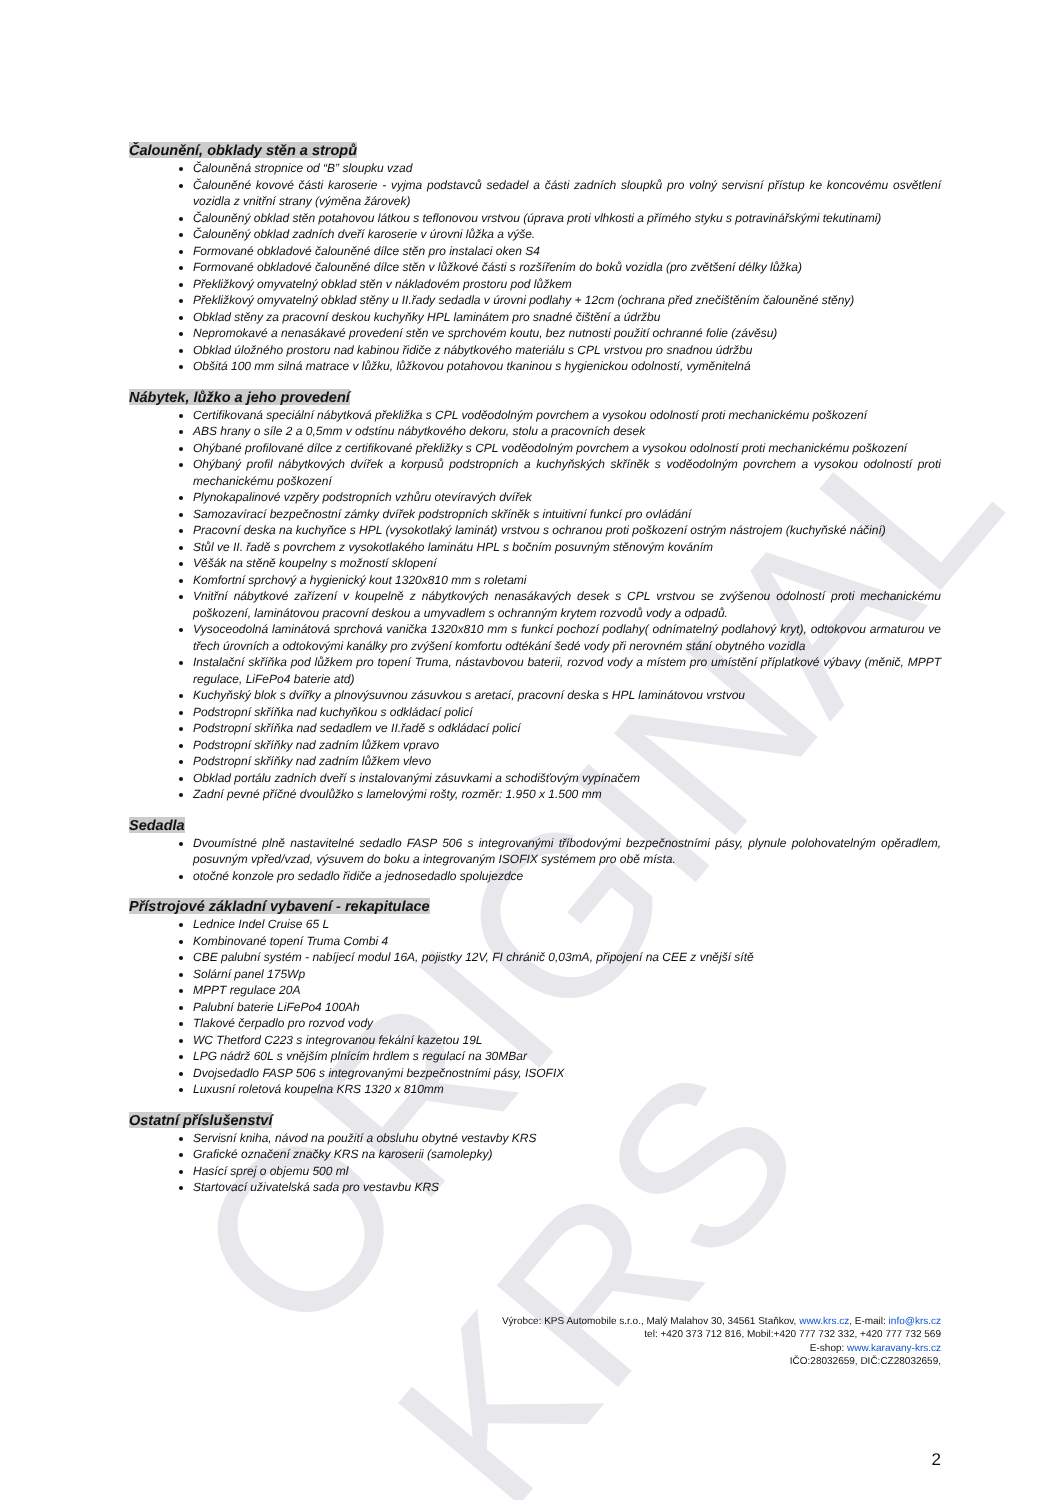ORIGINAL KRS
Čalounění, obklady stěn a stropů
Čalouněná stropnice od “B” sloupku vzad
Čalouněné kovové části karoserie - vyjma podstavců sedadel a části zadních sloupků pro volný servisní přístup ke koncovému osvětlení vozidla z vnitřní strany (výměna žárovek)
Čalouněný obklad stěn potahovou látkou s teflonovou vrstvou (úprava proti vlhkosti a přímého styku s potravinářskými tekutinami)
Čalouněný obklad zadních dveří karoserie v úrovni lůžka a výše.
Formované obkladové čalouněné dílce stěn pro instalaci oken S4
Formované obkladové čalouněné dílce stěn v lůžkové části s rozšířením do boků vozidla (pro zvětšení délky lůžka)
Překližkový omyvatelný obklad stěn v nákladovém prostoru pod lůžkem
Překližkový omyvatelný obklad stěny u II.řady sedadla v úrovni podlahy + 12cm (ochrana před znečištěním čalouněné stěny)
Obklad stěny za pracovní deskou kuchyňky HPL laminátem pro snadné čištění a údržbu
Nepromokavé a nenasákavé provedení stěn ve sprchovém koutu, bez nutnosti použití ochranné folie (závěsu)
Obklad úložného prostoru nad kabinou řidiče z nábytkového materiálu s CPL vrstvou pro snadnou údržbu
Obšitá 100 mm silná matrace v lůžku, lůžkovou potahovou tkaninou s hygienickou odolností, vyměnitelná
Nábytek, lůžko a jeho provedení
Certifikovaná speciální nábytková překližka s CPL voděodolným povrchem a vysokou odolností proti mechanickému poškození
ABS hrany o síle 2 a 0,5mm v odstínu nábytkového dekoru, stolu a pracovních desek
Ohýbané profilované dílce z certifikované překližky s CPL voděodolným povrchem a vysokou odolností proti mechanickému poškození
Ohýbaný profil nábytkových dvířek a korpusů podstropních a kuchyňských skříněk s voděodolným povrchem a vysokou odolností proti mechanickému poškození
Plynokapalinové vzpěry podstropních vzhůru otevíravých dvířek
Samozavírací bezpečnostní zámky dvířek podstropních skříněk s intuitivní funkcí pro ovládání
Pracovní deska na kuchyňce s HPL (vysokotlaký laminát) vrstvou s ochranou proti poškození ostrým nástrojem (kuchyňské náčiní)
Stůl ve II. řadě s povrchem z vysokotlakého laminátu HPL s bočním posuvným stěnovým kováním
Věšák na stěně koupelny s možností sklopení
Komfortní sprchový a hygienický kout 1320x810 mm s roletami
Vnitřní nábytkové zařízení v koupelně z nábytkových nenasákavých desek s CPL vrstvou se zvýšenou odolností proti mechanickému poškození, laminátovou pracovní deskou a umyvadlem s ochranným krytem rozvodů vody a odpadů.
Vysoceodolná laminátová sprchová vanička 1320x810 mm s funkcí pochozí podlahy( odnímatelný podlahový kryt), odtokovou armaturou ve třech úrovních a odtokovými kanálky pro zvýšení komfortu odtékání šedé vody při nerovném stání obytného vozidla
Instalační skříňka pod lůžkem pro topení Truma, nástavbovou baterii, rozvod vody a místem pro umístění příplatkové výbavy (měnič, MPPT regulace, LiFePo4 baterie atd)
Kuchyňský blok s dvířky a plnovýsuvnou zásuvkou s aretací, pracovní deska s HPL laminátovou vrstvou
Podstropní skříňka nad kuchyňkou s odkládací policí
Podstropní skříňka nad sedadlem ve II.řadě s odkládací policí
Podstropní skříňky nad zadním lůžkem vpravo
Podstropní skříňky nad zadním lůžkem vlevo
Obklad portálu zadních dveří s instalovanými zásuvkami a schodišťovým vypínačem
Zadní pevné příčné dvoulůžko s lamelovými rošty, rozměr: 1.950 x 1.500 mm
Sedadla
Dvoumístné plně nastavitelné sedadlo FASP 506 s integrovanými tříbodovými bezpečnostními pásy, plynule polohovatelným opěradlem, posuvným vpřed/vzad, výsuvem do boku a integrovaným ISOFIX systémem pro obě místa.
otočné konzole pro sedadlo řidiče a jednosedadlo spolujezdce
Přístrojové základní vybavení - rekapitulace
Lednice Indel Cruise 65 L
Kombinované topení Truma Combi 4
CBE palubní systém - nabíjecí modul 16A, pojistky 12V, FI chránič 0,03mA, připojení na CEE z vnější sítě
Solární panel 175Wp
MPPT regulace 20A
Palubní baterie LiFePo4 100Ah
Tlakové čerpadlo pro rozvod vody
WC Thetford C223 s integrovanou fekální kazetou 19L
LPG nádrž 60L s vnějším plnícím hrdlem s regulací na 30MBar
Dvojsedadlo FASP 506 s integrovanými bezpečnostními pásy, ISOFIX
Luxusní roletová koupelna KRS 1320 x 810mm
Ostatní příslušenství
Servisní kniha, návod na použití a obsluhu obytné vestavby KRS
Grafické označení značky KRS na karoserii (samolepky)
Hasící sprej o objemu 500 ml
Startovací uživatelská sada pro vestavbu KRS
Výrobce: KPS Automobile s.r.o., Malý Malahov 30, 34561 Staňkov, www.krs.cz, E-mail: info@krs.cz
tel: +420 373 712 816, Mobil:+420 777 732 332, +420 777 732 569
E-shop: www.karavany-krs.cz
IČO:28032659, DIČ:CZ28032659,
2